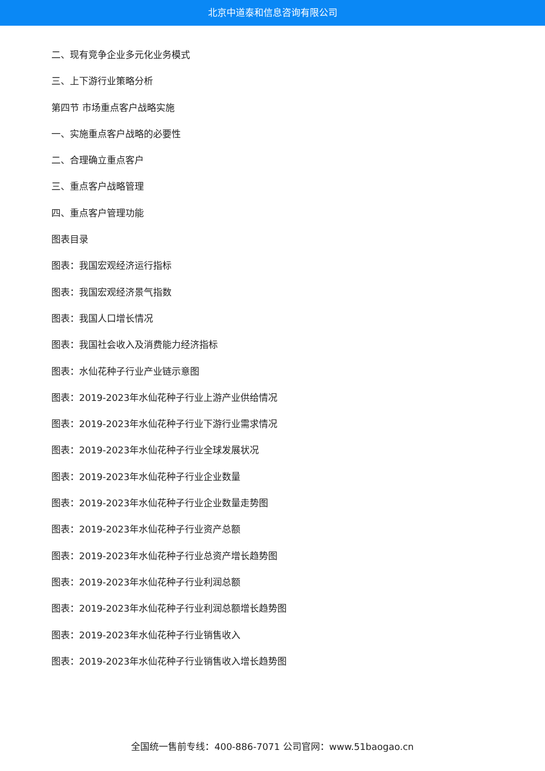北京中道泰和信息咨询有限公司
二、现有竞争企业多元化业务模式
三、上下游行业策略分析
第四节 市场重点客户战略实施
一、实施重点客户战略的必要性
二、合理确立重点客户
三、重点客户战略管理
四、重点客户管理功能
图表目录
图表：我国宏观经济运行指标
图表：我国宏观经济景气指数
图表：我国人口增长情况
图表：我国社会收入及消费能力经济指标
图表：水仙花种子行业产业链示意图
图表：2019-2023年水仙花种子行业上游产业供给情况
图表：2019-2023年水仙花种子行业下游行业需求情况
图表：2019-2023年水仙花种子行业全球发展状况
图表：2019-2023年水仙花种子行业企业数量
图表：2019-2023年水仙花种子行业企业数量走势图
图表：2019-2023年水仙花种子行业资产总额
图表：2019-2023年水仙花种子行业总资产增长趋势图
图表：2019-2023年水仙花种子行业利润总额
图表：2019-2023年水仙花种子行业利润总额增长趋势图
图表：2019-2023年水仙花种子行业销售收入
图表：2019-2023年水仙花种子行业销售收入增长趋势图
全国统一售前专线：400-886-7071 公司官网：www.51baogao.cn